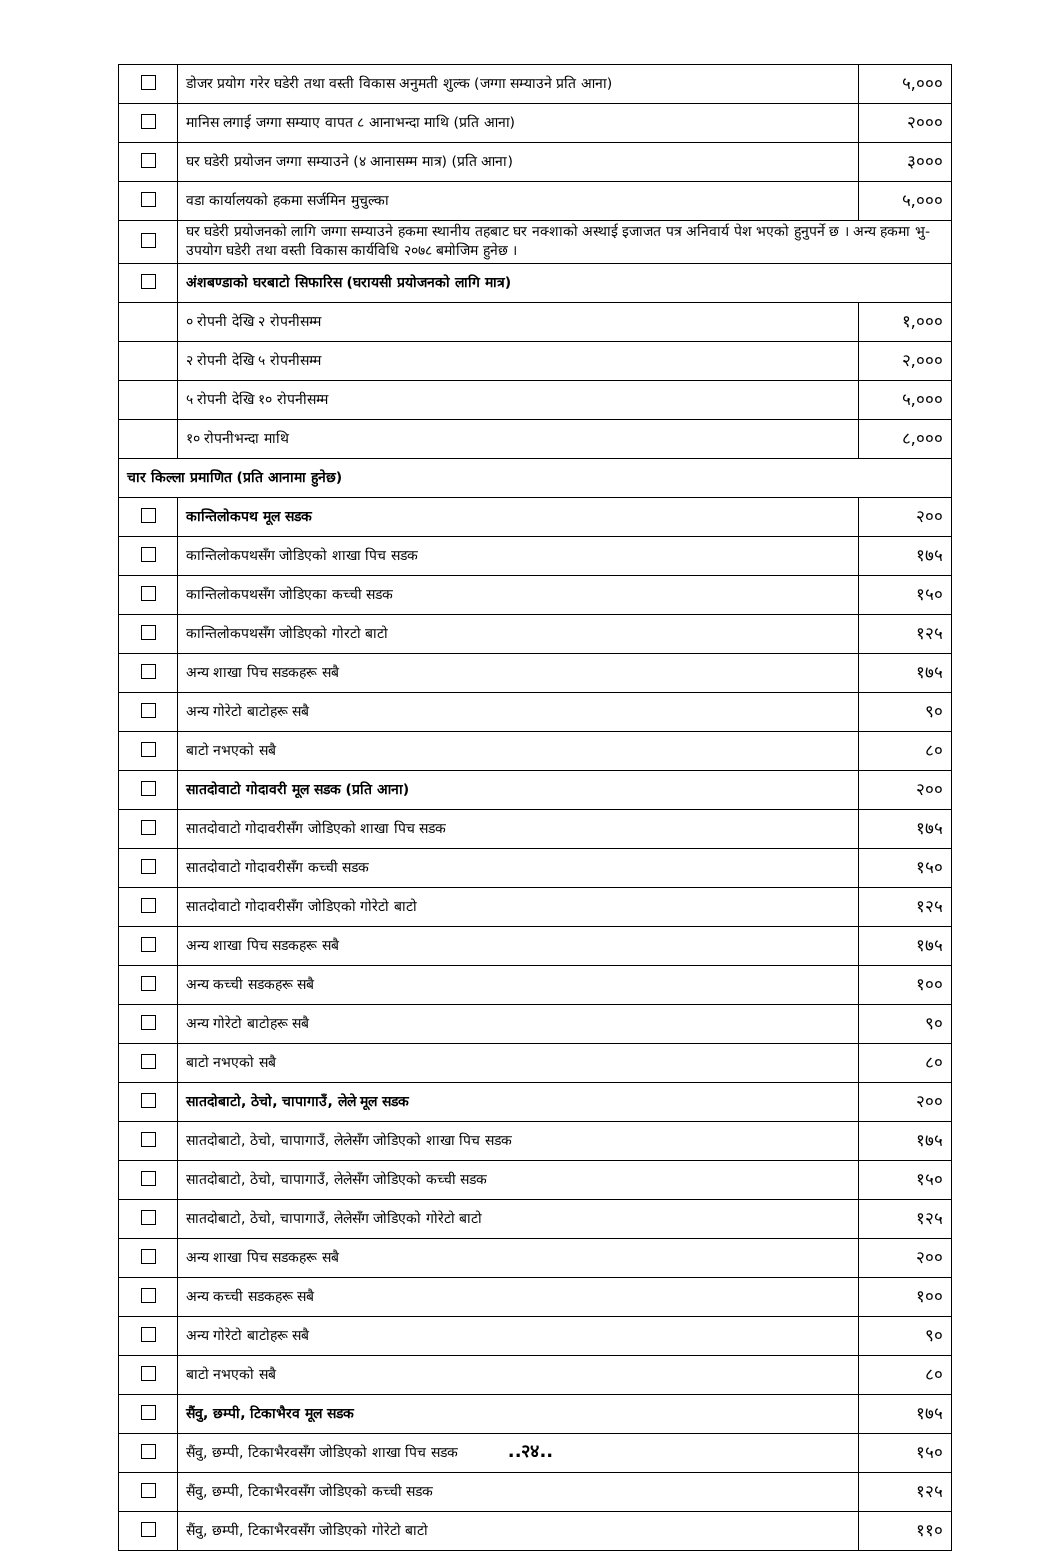| | डोजर प्रयोग गरेर घडेरी तथा वस्ती विकास अनुमती शुल्क (जग्गा सम्याउने प्रति आना) | ५,००० |
| | मानिस लगाई जग्गा सम्याए वापत ८ आनाभन्दा माथि (प्रति आना) | २००० |
| | घर घडेरी प्रयोजन जग्गा सम्याउने (४ आनासम्म मात्र) (प्रति आना) | ३००० |
| | वडा कार्यालयको हकमा सर्जमिन मुचुल्का | ५,००० |
| | घर घडेरी प्रयोजनको लागि जग्गा सम्याउने हकमा स्थानीय तहबाट घर नक्शाको अस्थाई इजाजत पत्र अनिवार्य पेश भएको हुनुपर्ने छ । अन्य हकमा भु-उपयोग घडेरी तथा वस्ती विकास कार्यविधि २०७८ बमोजिम हुनेछ । | |
| | अंशबण्डाको घरबाटो सिफारिस (घरायसी प्रयोजनको लागि मात्र) | |
| | ० रोपनी देखि २ रोपनीसम्म | १,००० |
| | २ रोपनी देखि ५ रोपनीसम्म | २,००० |
| | ५ रोपनी देखि १० रोपनीसम्म | ५,००० |
| | १० रोपनीभन्दा माथि | ८,००० |
| चार किल्ला प्रमाणित (प्रति आनामा हुनेछ) | | |
| | कान्तिलोकपथ मूल सडक | २०० |
| | कान्तिलोकपथसँग जोडिएको शाखा पिच सडक | १७५ |
| | कान्तिलोकपथसँग जोडिएका कच्ची सडक | १५० |
| | कान्तिलोकपथसँग जोडिएको गोरटो बाटो | १२५ |
| | अन्य शाखा पिच सडकहरू सबै | १७५ |
| | अन्य गोरेटो बाटोहरू सबै | ९० |
| | बाटो नभएको सबै | ८० |
| | सातदोवाटो गोदावरी मूल सडक (प्रति आना) | २०० |
| | सातदोवाटो गोदावरीसँग जोडिएको शाखा पिच सडक | १७५ |
| | सातदोवाटो गोदावरीसँग कच्ची सडक | १५० |
| | सातदोवाटो गोदावरीसँग जोडिएको गोरेटो बाटो | १२५ |
| | अन्य शाखा पिच सडकहरू सबै | १७५ |
| | अन्य कच्ची सडकहरू सबै | १०० |
| | अन्य गोरेटो बाटोहरू सबै | ९० |
| | बाटो नभएको सबै | ८० |
| | सातदोबाटो, ठेचो, चापागाउँ, लेले मूल सडक | २०० |
| | सातदोबाटो, ठेचो, चापागाउँ, लेलेसँग जोडिएको शाखा पिच सडक | १७५ |
| | सातदोबाटो, ठेचो, चापागाउँ, लेलेसँग जोडिएको कच्ची सडक | १५० |
| | सातदोबाटो, ठेचो, चापागाउँ, लेलेसँग जोडिएको गोरेटो बाटो | १२५ |
| | अन्य शाखा पिच सडकहरू सबै | २०० |
| | अन्य कच्ची सडकहरू सबै | १०० |
| | अन्य गोरेटो बाटोहरू सबै | ९० |
| | बाटो नभएको सबै | ८० |
| | सैंवु, छम्पी, टिकाभैरव मूल सडक | १७५ |
| | सैंवु, छम्पी, टिकाभैरवसँग जोडिएको शाखा पिच सडक | १५० |
| | सैंवु, छम्पी, टिकाभैरवसँग जोडिएको कच्ची सडक | १२५ |
| | सैंवु, छम्पी, टिकाभैरवसँग जोडिएको गोरेटो बाटो | ११० |
..२४..